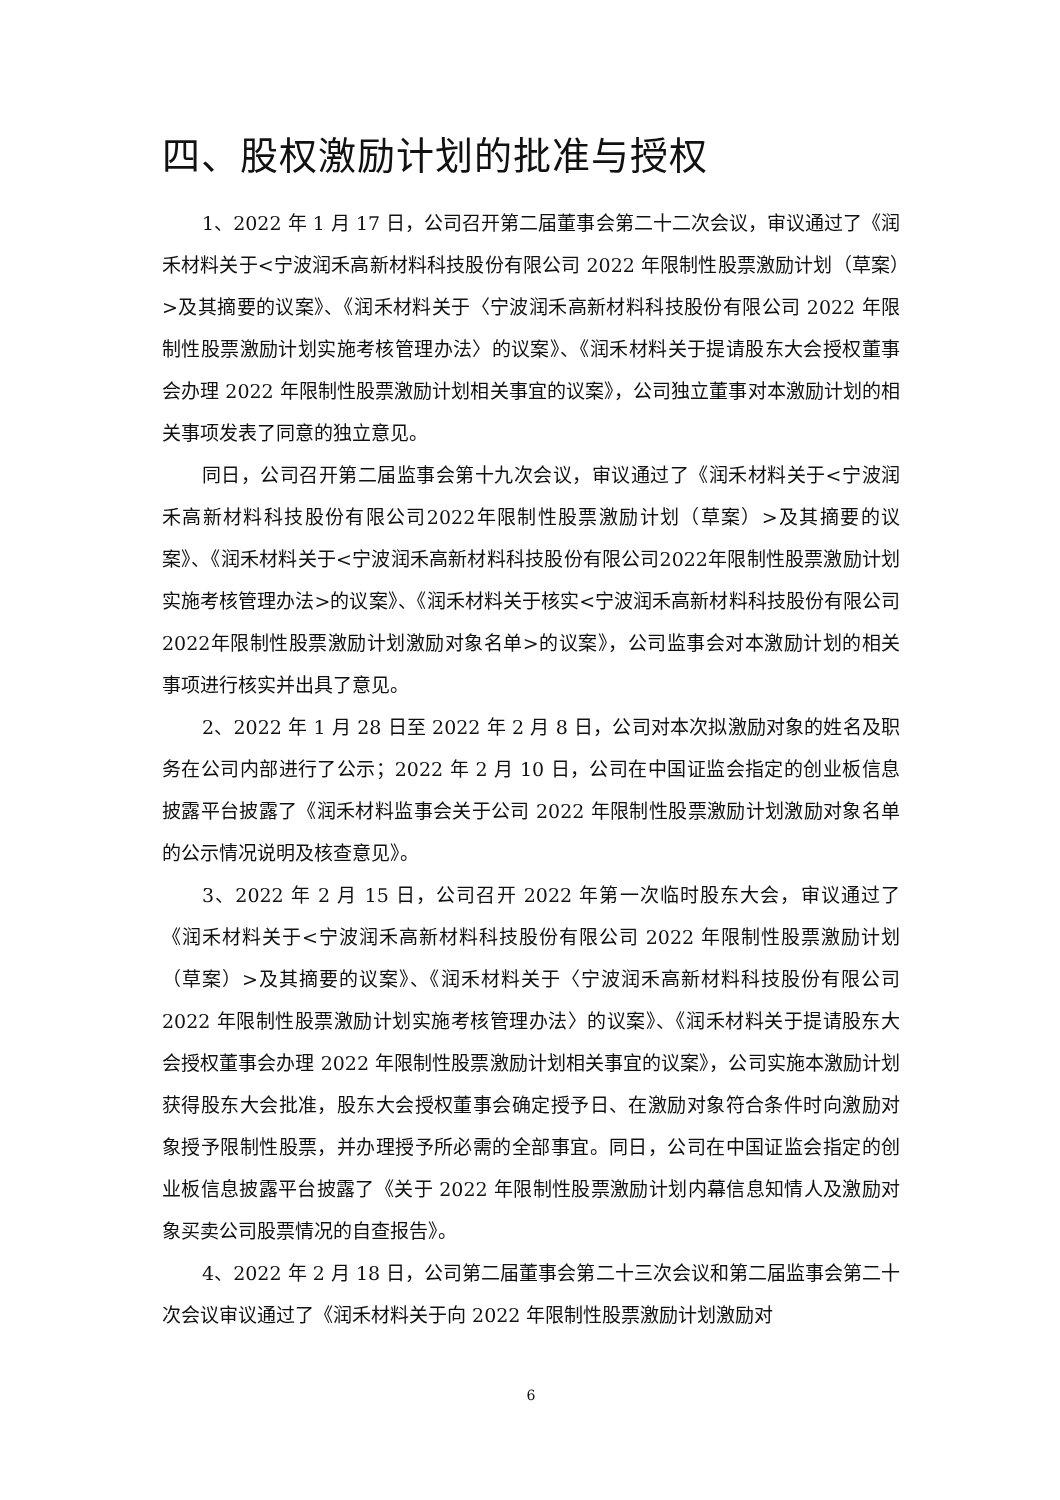四、股权激励计划的批准与授权
1、2022 年 1 月 17 日，公司召开第二届董事会第二十二次会议，审议通过了《润禾材料关于<宁波润禾高新材料科技股份有限公司 2022 年限制性股票激励计划（草案）>及其摘要的议案》、《润禾材料关于〈宁波润禾高新材料科技股份有限公司 2022 年限制性股票激励计划实施考核管理办法〉的议案》、《润禾材料关于提请股东大会授权董事会办理 2022 年限制性股票激励计划相关事宜的议案》，公司独立董事对本激励计划的相关事项发表了同意的独立意见。
同日，公司召开第二届监事会第十九次会议，审议通过了《润禾材料关于<宁波润禾高新材料科技股份有限公司2022年限制性股票激励计划（草案）>及其摘要的议案》、《润禾材料关于<宁波润禾高新材料科技股份有限公司2022年限制性股票激励计划实施考核管理办法>的议案》、《润禾材料关于核实<宁波润禾高新材料科技股份有限公司2022年限制性股票激励计划激励对象名单>的议案》，公司监事会对本激励计划的相关事项进行核实并出具了意见。
2、2022 年 1 月 28 日至 2022 年 2 月 8 日，公司对本次拟激励对象的姓名及职务在公司内部进行了公示；2022 年 2 月 10 日，公司在中国证监会指定的创业板信息披露平台披露了《润禾材料监事会关于公司 2022 年限制性股票激励计划激励对象名单的公示情况说明及核查意见》。
3、2022 年 2 月 15 日，公司召开 2022 年第一次临时股东大会，审议通过了《润禾材料关于<宁波润禾高新材料科技股份有限公司 2022 年限制性股票激励计划（草案）>及其摘要的议案》、《润禾材料关于〈宁波润禾高新材料科技股份有限公司 2022 年限制性股票激励计划实施考核管理办法〉的议案》、《润禾材料关于提请股东大会授权董事会办理 2022 年限制性股票激励计划相关事宜的议案》，公司实施本激励计划获得股东大会批准，股东大会授权董事会确定授予日、在激励对象符合条件时向激励对象授予限制性股票，并办理授予所必需的全部事宜。同日，公司在中国证监会指定的创业板信息披露平台披露了《关于 2022 年限制性股票激励计划内幕信息知情人及激励对象买卖公司股票情况的自查报告》。
4、2022 年 2 月 18 日，公司第二届董事会第二十三次会议和第二届监事会第二十次会议审议通过了《润禾材料关于向 2022 年限制性股票激励计划激励对
6